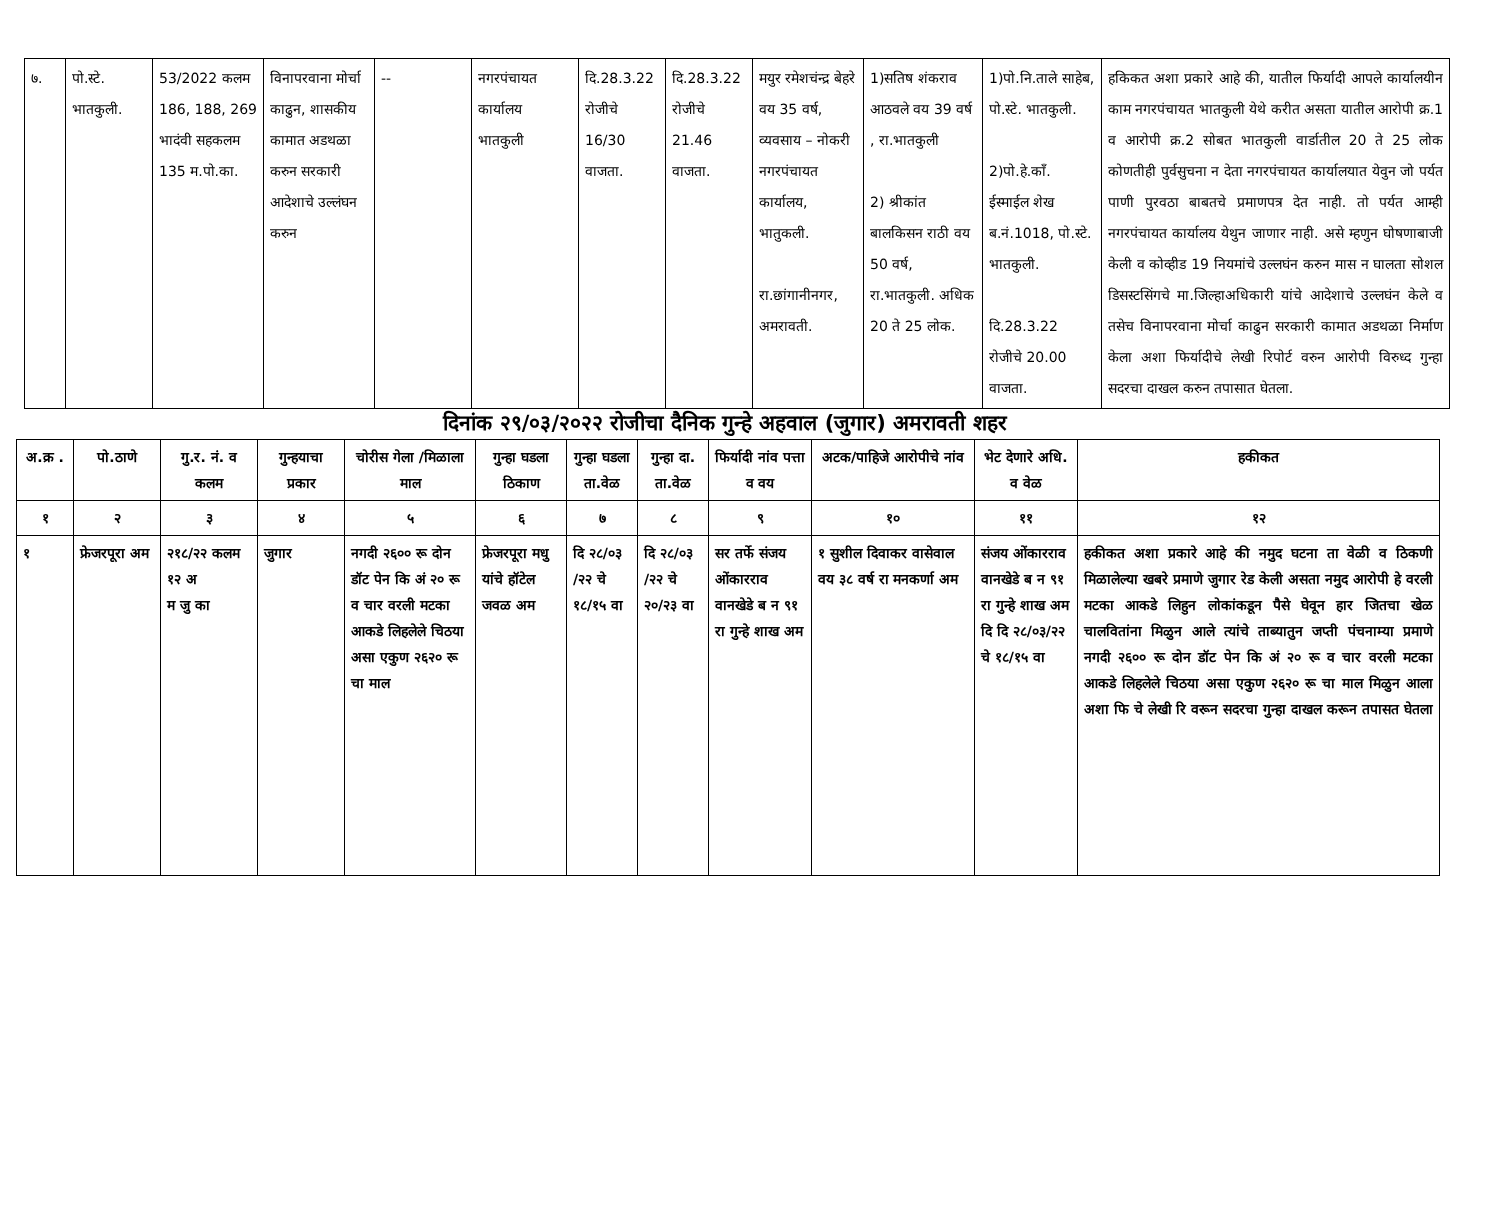| ७. | पो.स्टे. भातकुली. | 53/2022 कलम 186, 188, 269 भादंवी सहकलम 135 म.पो.का. | विनापरवाना मोर्चा काढुन, शासकीय कामात अडथळा करुन सरकारी आदेशाचे उल्लंघन करुन | -- | नगरपंचायत कार्यालय भातकुली | दि.28.3.22 रोजीचे 16/30 वाजता. | दि.28.3.22 रोजीचे 21.46 वाजता. | मयुर रमेशचंन्द्र बेहरे वय 35 वर्ष, व्यवसाय – नोकरी नगरपंचायत कार्यालय, भातुकली. रा.छांगानीनगर, अमरावती. | 1)सतिष शंकराव आठवले वय 39 वर्ष , रा.भातकुली 2) श्रीकांत बालकिसन राठी वय 50 वर्ष, रा.भातकुली. अधिक 20 ते 25 लोक. | 1)पो.नि.ताले साहेब, पो.स्टे. भातकुली. 2)पो.हे.काँ. ईस्माईल शेख ब.नं.1018, पो.स्टे. भातकुली. दि.28.3.22 रोजीचे 20.00 वाजता. | हकिकत अशा प्रकारे आहे की, यातील फिर्यादी आपले कार्यालयीन काम नगरपंचायत भातकुली येथे करीत असता यातील आरोपी क्र.1 व आरोपी क्र.2 सोबत भातकुली वार्डातील 20 ते 25 लोक कोणतीही पुर्वसुचना न देता नगरपंचायत कार्यालयात येवुन जो पर्यत पाणी पुरवठा बाबतचे प्रमाणपत्र देत नाही. तो पर्यत आम्ही नगरपंचायत कार्यालय येथुन जाणार नाही. असे म्हणुन घोषणाबाजी केली व कोव्हीड 19 नियमांचे उल्लघंन करुन मास न घालता सोशल डिसस्टसिंगचे मा.जिल्हाअधिकारी यांचे आदेशाचे उल्लघंन केले व तसेच विनापरवाना मोर्चा काढुन सरकारी कामात अडथळा निर्माण केला अशा फिर्यादीचे लेखी रिपोर्ट वरुन आरोपी विरुध्द गुन्हा सदरचा दाखल करुन तपासात घेतला. |
दिनांक २९/०३/२०२२ रोजीचा दैनिक गुन्हे अहवाल (जुगार) अमरावती शहर
| अ.क्र . | पो.ठाणे | गु.र. नं. व कलम | गुन्हयाचा प्रकार | चोरीस गेला /मिळाला माल | गुन्हा घडला ठिकाण | गुन्हा घडला ता.वेळ | गुन्हा दा. ता.वेळ | फिर्यादी नांव पत्ता व वय | अटक/पाहिजे आरोपीचे नांव | भेट देणारे अधि. व वेळ | हकीकत |
| --- | --- | --- | --- | --- | --- | --- | --- | --- | --- | --- | --- |
| १ | २ | ३ | ४ | ५ | ६ | ७ | ८ | ९ | १० | ११ | १२ |
| १ | फ्रेजरपूरा अम | २१८/२२ कलम १२ अ म जु का | जुगार | नगदी २६०० रू दोन डॉट पेन कि अं २० रू व चार वरली मटका आकडे लिहलेले चिठया असा एकुण २६२० रू चा माल | फ्रेजरपूरा मधु यांचे हॉटेल जवळ अम | दि २८/०३ /२२ चे १८/१५ वा | दि २८/०३ /२२ चे २०/२३ वा | सर तर्फे संजय ओंकारराव वानखेडे ब न ९१ रा गुन्हे शाख अम | १ सुशील दिवाकर वासेवाल वय ३८ वर्ष रा मनकर्णा अम | संजय ओंकारराव वानखेडे ब न ९१ रा गुन्हे शाख अम दि दि २८/०३/२२ चे १८/१५ वा | हकीकत अशा प्रकारे आहे की नमुद घटना ता वेळी व ठिकणी मिळालेल्या खबरे प्रमाणे जुगार रेड केली असता नमुद आरोपी हे वरली मटका आकडे लिहुन लोकांकडून पैसे घेवून हार जितचा खेळ चालवितांना मिळुन आले त्यांचे ताब्यातुन जप्ती पंचनाम्या प्रमाणे नगदी २६०० रू दोन डॉट पेन कि अं २० रू व चार वरली मटका आकडे लिहलेले चिठया असा एकुण २६२० रू चा माल मिळुन आला अशा फि चे लेखी रि वरून सदरचा गुन्हा दाखल करून तपासत घेतला |